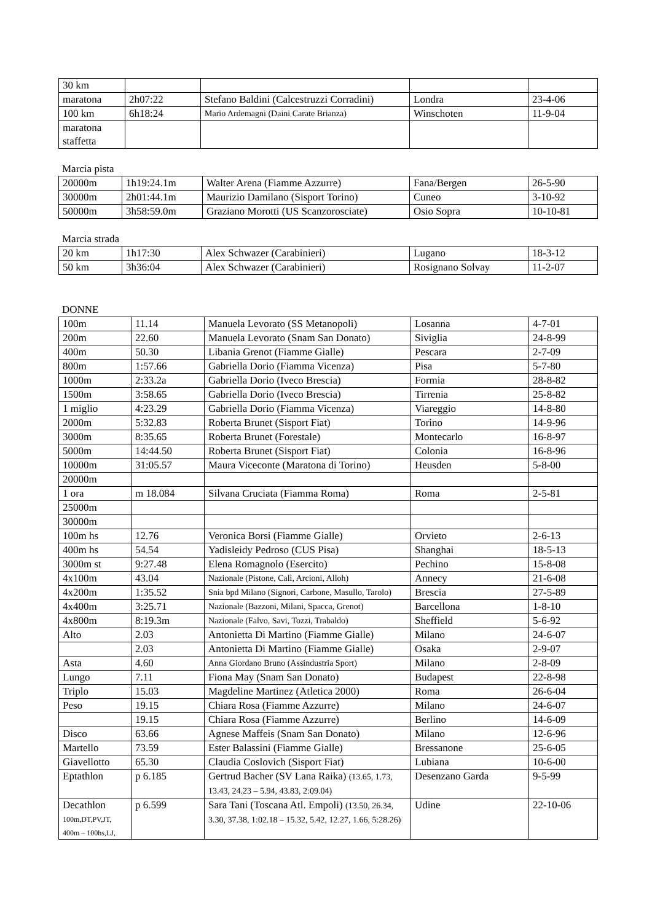| 30 km | | | | |
| maratona | 2h07:22 | Stefano Baldini (Calcestruzzi Corradini) | Londra | 23-4-06 |
| 100 km | 6h18:24 | Mario Ardemagni (Daini Carate Brianza) | Winschoten | 11-9-04 |
| maratona staffetta | | | | |
Marcia pista
| 20000m | 1h19:24.1m | Walter Arena (Fiamme Azzurre) | Fana/Bergen | 26-5-90 |
| 30000m | 2h01:44.1m | Maurizio Damilano (Sisport Torino) | Cuneo | 3-10-92 |
| 50000m | 3h58:59.0m | Graziano Morotti (US Scanzorosciate) | Osio Sopra | 10-10-81 |
Marcia strada
| 20 km | 1h17:30 | Alex Schwazer (Carabinieri) | Lugano | 18-3-12 |
| 50 km | 3h36:04 | Alex Schwazer (Carabinieri) | Rosignano Solvay | 11-2-07 |
DONNE
| 100m | 11.14 | Manuela Levorato (SS Metanopoli) | Losanna | 4-7-01 |
| 200m | 22.60 | Manuela Levorato (Snam San Donato) | Siviglia | 24-8-99 |
| 400m | 50.30 | Libania Grenot (Fiamme Gialle) | Pescara | 2-7-09 |
| 800m | 1:57.66 | Gabriella Dorio (Fiamma Vicenza) | Pisa | 5-7-80 |
| 1000m | 2:33.2a | Gabriella Dorio (Iveco Brescia) | Formia | 28-8-82 |
| 1500m | 3:58.65 | Gabriella Dorio (Iveco Brescia) | Tirrenia | 25-8-82 |
| 1 miglio | 4:23.29 | Gabriella Dorio (Fiamma Vicenza) | Viareggio | 14-8-80 |
| 2000m | 5:32.83 | Roberta Brunet (Sisport Fiat) | Torino | 14-9-96 |
| 3000m | 8:35.65 | Roberta Brunet (Forestale) | Montecarlo | 16-8-97 |
| 5000m | 14:44.50 | Roberta Brunet (Sisport Fiat) | Colonia | 16-8-96 |
| 10000m | 31:05.57 | Maura Viceconte (Maratona di Torino) | Heusden | 5-8-00 |
| 20000m | | | | |
| 1 ora | m 18.084 | Silvana Cruciata (Fiamma Roma) | Roma | 2-5-81 |
| 25000m | | | | |
| 30000m | | | | |
| 100m hs | 12.76 | Veronica Borsi (Fiamme Gialle) | Orvieto | 2-6-13 |
| 400m hs | 54.54 | Yadisleidy Pedroso (CUS Pisa) | Shanghai | 18-5-13 |
| 3000m st | 9:27.48 | Elena Romagnolo (Esercito) | Pechino | 15-8-08 |
| 4x100m | 43.04 | Nazionale (Pistone, Calì, Arcioni, Alloh) | Annecy | 21-6-08 |
| 4x200m | 1:35.52 | Snia bpd Milano (Signori, Carbone, Masullo, Tarolo) | Brescia | 27-5-89 |
| 4x400m | 3:25.71 | Nazionale (Bazzoni, Milani, Spacca, Grenot) | Barcellona | 1-8-10 |
| 4x800m | 8:19.3m | Nazionale (Falvo, Savi, Tozzi, Trabaldo) | Sheffield | 5-6-92 |
| Alto | 2.03 | Antonietta Di Martino (Fiamme Gialle) | Milano | 24-6-07 |
| | 2.03 | Antonietta Di Martino (Fiamme Gialle) | Osaka | 2-9-07 |
| Asta | 4.60 | Anna Giordano Bruno (Assindustria Sport) | Milano | 2-8-09 |
| Lungo | 7.11 | Fiona May (Snam San Donato) | Budapest | 22-8-98 |
| Triplo | 15.03 | Magdeline Martinez (Atletica 2000) | Roma | 26-6-04 |
| Peso | 19.15 | Chiara Rosa (Fiamme Azzurre) | Milano | 24-6-07 |
| | 19.15 | Chiara Rosa (Fiamme Azzurre) | Berlino | 14-6-09 |
| Disco | 63.66 | Agnese Maffeis (Snam San Donato) | Milano | 12-6-96 |
| Martello | 73.59 | Ester Balassini (Fiamme Gialle) | Bressanone | 25-6-05 |
| Giavellotto | 65.30 | Claudia Coslovich (Sisport Fiat) | Lubiana | 10-6-00 |
| Eptathlon | p 6.185 | Gertrud Bacher (SV Lana Raika) (13.65, 1.73, 13.43, 24.23 – 5.94, 43.83, 2:09.04) | Desenzano Garda | 9-5-99 |
| Decathlon 100m,DT,PV,JT, 400m – 100hs,LJ, | p 6.599 | Sara Tani (Toscana Atl. Empoli) (13.50, 26.34, 3.30, 37.38, 1:02.18 – 15.32, 5.42, 12.27, 1.66, 5:28.26) | Udine | 22-10-06 |